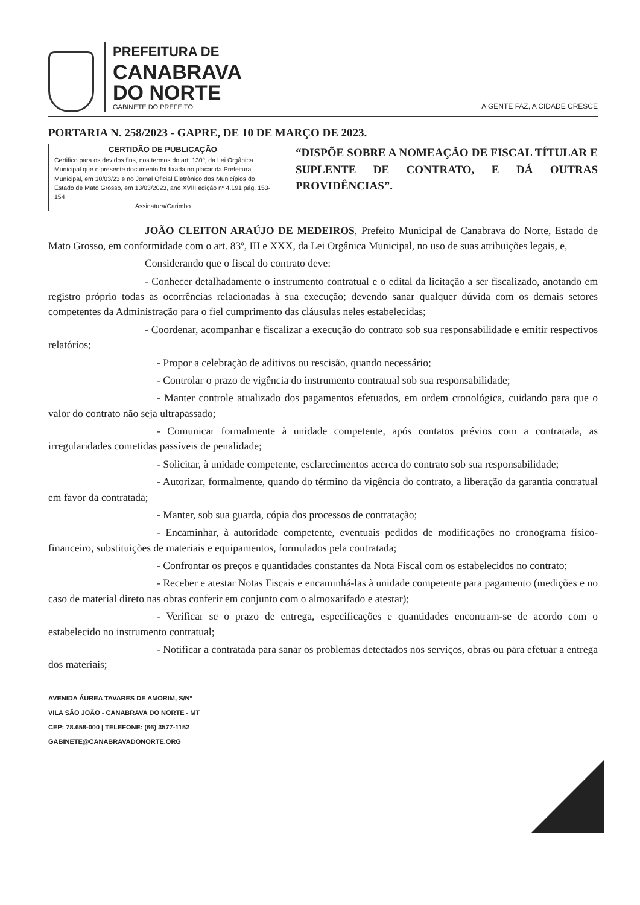PREFEITURA DE
CANABRAVA
DO NORTE
GABINETE DO PREFEITO
A GENTE FAZ, A CIDADE CRESCE
PORTARIA N. 258/2023 - GAPRE, DE 10 DE MARÇO DE 2023.
CERTIDÃO DE PUBLICAÇÃO
Certifico para os devidos fins, nos termos do art. 130º, da Lei Orgânica Municipal que o presente documento foi fixada no placar da Prefeitura Municipal, em 10/03/23 e no Jornal Oficial Eletrônico dos Municípios do Estado de Mato Grosso, em 13/03/2023, ano XVIII edição nº 4.191 pág. 153-154
Assinatura/Carimbo
“DISPÕE SOBRE A NOMEAÇÃO DE FISCAL TÍTULAR E SUPLENTE DE CONTRATO, E DÁ OUTRAS PROVIDÊNCIAS”.
JOÃO CLEITON ARAÚJO DE MEDEIROS, Prefeito Municipal de Canabrava do Norte, Estado de Mato Grosso, em conformidade com o art. 83º, III e XXX, da Lei Orgânica Municipal, no uso de suas atribuições legais, e,
Considerando que o fiscal do contrato deve:
- Conhecer detalhadamente o instrumento contratual e o edital da licitação a ser fiscalizado, anotando em registro próprio todas as ocorrências relacionadas à sua execução; devendo sanar qualquer dúvida com os demais setores competentes da Administração para o fiel cumprimento das cláusulas neles estabelecidas;
- Coordenar, acompanhar e fiscalizar a execução do contrato sob sua responsabilidade e emitir respectivos relatórios;
- Propor a celebração de aditivos ou rescisão, quando necessário;
- Controlar o prazo de vigência do instrumento contratual sob sua responsabilidade;
- Manter controle atualizado dos pagamentos efetuados, em ordem cronológica, cuidando para que o valor do contrato não seja ultrapassado;
- Comunicar formalmente à unidade competente, após contatos prévios com a contratada, as irregularidades cometidas passíveis de penalidade;
- Solicitar, à unidade competente, esclarecimentos acerca do contrato sob sua responsabilidade;
- Autorizar, formalmente, quando do término da vigência do contrato, a liberação da garantia contratual em favor da contratada;
- Manter, sob sua guarda, cópia dos processos de contratação;
- Encaminhar, à autoridade competente, eventuais pedidos de modificações no cronograma físico-financeiro, substituições de materiais e equipamentos, formulados pela contratada;
- Confrontar os preços e quantidades constantes da Nota Fiscal com os estabelecidos no contrato;
- Receber e atestar Notas Fiscais e encaminhá-las à unidade competente para pagamento (medições e no caso de material direto nas obras conferir em conjunto com o almoxarifado e atestar);
- Verificar se o prazo de entrega, especificações e quantidades encontram-se de acordo com o estabelecido no instrumento contratual;
- Notificar a contratada para sanar os problemas detectados nos serviços, obras ou para efetuar a entrega dos materiais;
AVENIDA ÁUREA TAVARES DE AMORIM, S/Nº
VILA SÃO JOÃO - CANABRAVA DO NORTE - MT
CEP: 78.658-000 | TELEFONE: (66) 3577-1152
GABINETE@CANABRAVADONORTE.ORG